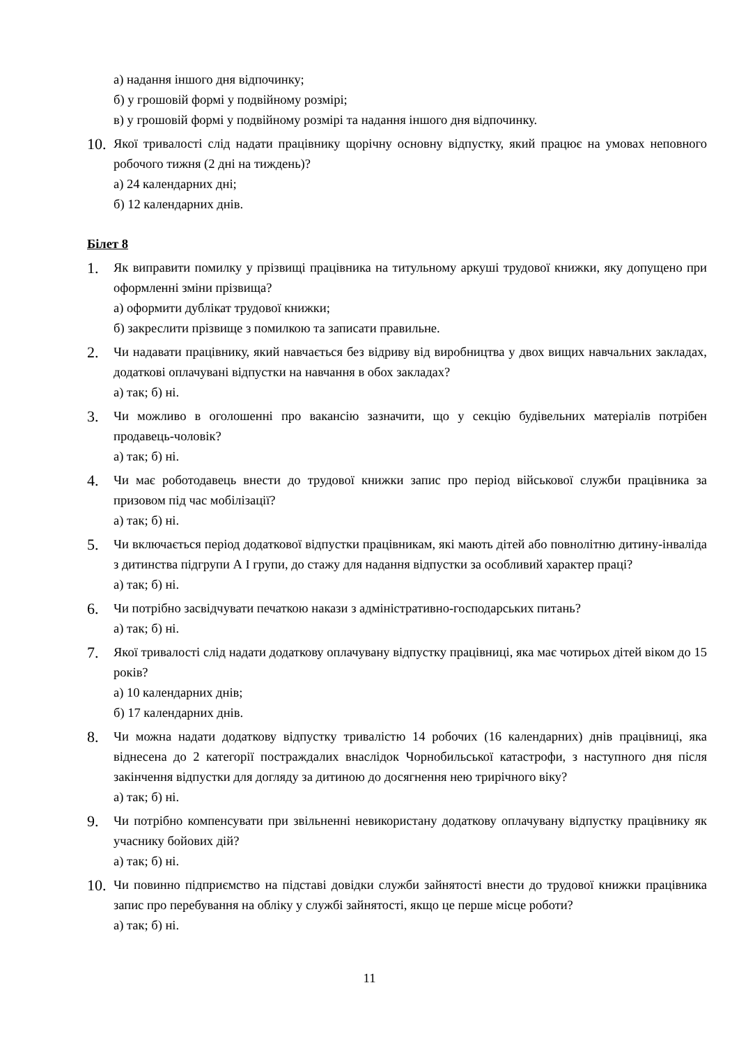а) надання іншого дня відпочинку;
б) у грошовій формі у подвійному розмірі;
в) у грошовій формі у подвійному розмірі та надання іншого дня відпочинку.
10.
Якої тривалості слід надати працівнику щорічну основну відпустку, який працює на умовах неповного робочого тижня (2 дні на тиждень)?
а) 24 календарних дні;
б) 12 календарних днів.
Білет 8
1.
Як виправити помилку у прізвищі працівника на титульному аркуші трудової книжки, яку допущено при оформленні зміни прізвища?
а) оформити дублікат трудової книжки;
б) закреслити прізвище з помилкою та записати правильне.
2.
Чи надавати працівнику, який навчається без відриву від виробництва у двох вищих навчальних закладах, додаткові оплачувані відпустки на навчання в обох закладах?
а) так; б) ні.
3.
Чи можливо в оголошенні про вакансію зазначити, що у секцію будівельних матеріалів потрібен продавець-чоловік?
а) так; б) ні.
4.
Чи має роботодавець внести до трудової книжки запис про період військової служби працівника за призовом під час мобілізації?
а) так; б) ні.
5.
Чи включається період додаткової відпустки працівникам, які мають дітей або повнолітню дитину-інваліда з дитинства підгрупи А І групи, до стажу для надання відпустки за особливий характер праці?
а) так; б) ні.
6.
Чи потрібно засвідчувати печаткою накази з адміністративно-господарських питань?
а) так; б) ні.
7.
Якої тривалості слід надати додаткову оплачувану відпустку працівниці, яка має чотирьох дітей віком до 15 років?
а) 10 календарних днів;
б) 17 календарних днів.
8.
Чи можна надати додаткову відпустку тривалістю 14 робочих (16 календарних) днів працівниці, яка віднесена до 2 категорії постраждалих внаслідок Чорнобильської катастрофи, з наступного дня після закінчення відпустки для догляду за дитиною до досягнення нею трирічного віку?
а) так; б) ні.
9.
Чи потрібно компенсувати при звільненні невикористану додаткову оплачувану відпустку працівнику як учаснику бойових дій?
а) так; б) ні.
10.
Чи повинно підприємство на підставі довідки служби зайнятості внести до трудової книжки працівника запис про перебування на обліку у службі зайнятості, якщо це перше місце роботи?
а) так; б) ні.
11